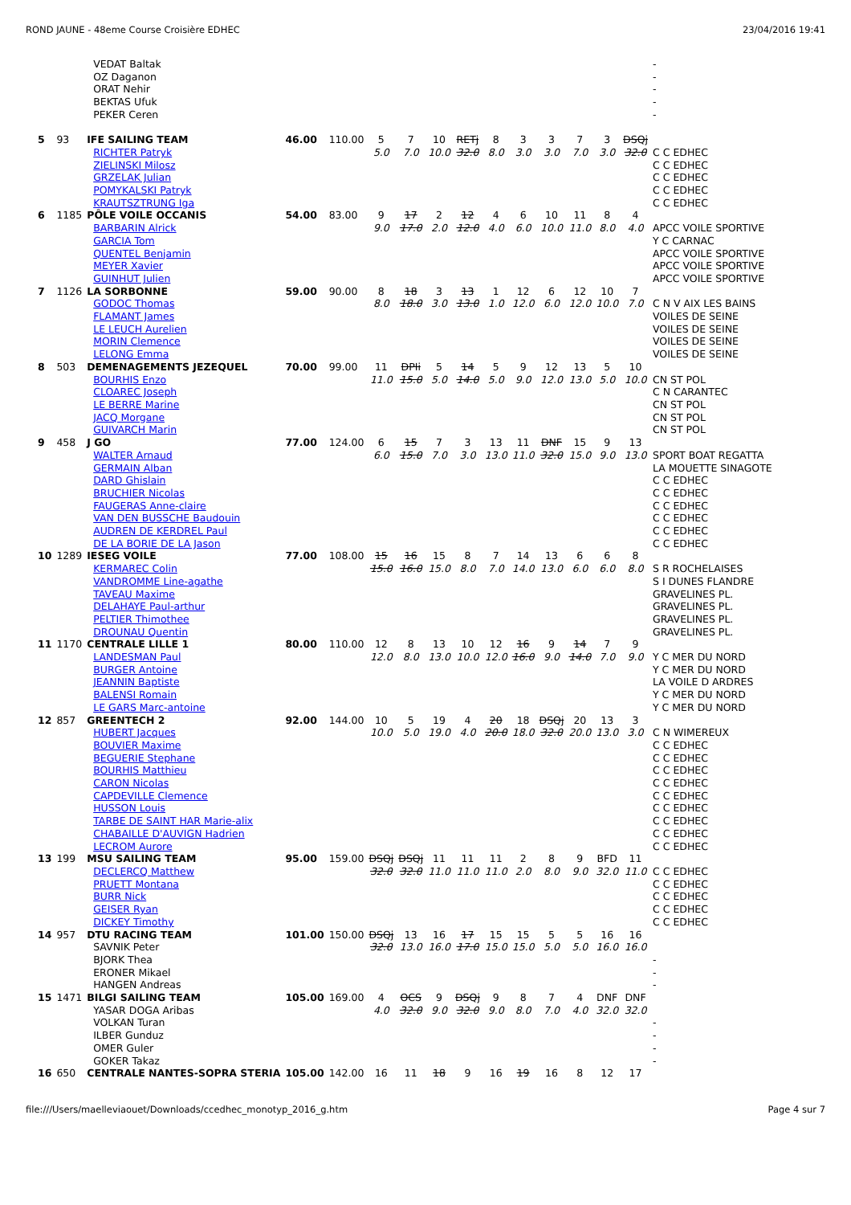ROND JAUNE - 48eme Course Croisière EDHEC 23/04/2016 19:41
| | | VEDAT Baltak OZ Daganon ORAT Nehir BEKTAS Ufuk PEKER Ceren | | | | | | | | | | | | | - - - - - |
| 5 | 93 | IFE SAILING TEAM RICHTER Patryk ZIELINSKI Milosz GRZELAK Julian POMYKALSKI Patryk KRAUTSZTRUNG Iga | 46.00 | 110.00 | 5 5.0 | 7 7.0 | 10 10.0 | RETj 32.0 | 8 8.0 | 3 3.0 | 3 3.0 | 7 7.0 | 3 3.0 | DSQj 32.0 | C C EDHEC C C EDHEC C C EDHEC C C EDHEC C C EDHEC |
| 6 | 1185 | PÔLE VOILE OCCANIS BARBARIN Alrick GARCIA Tom QUENTEL Benjamin MEYER Xavier GUINHUT Julien | 54.00 | 83.00 | 9 9.0 | 17 17.0 | 2 2.0 | 12 12.0 | 4 4.0 | 6 6.0 | 10 10.0 | 11 11.0 | 8 8.0 | 4 4.0 | APCC VOILE SPORTIVE Y C CARNAC APCC VOILE SPORTIVE APCC VOILE SPORTIVE APCC VOILE SPORTIVE |
| 7 | 1126 | LA SORBONNE GODOC Thomas FLAMANT James LE LEUCH Aurelien MORIN Clemence LELONG Emma | 59.00 | 90.00 | 8 8.0 | 18 18.0 | 3 3.0 | 13 13.0 | 1 1.0 | 12 12.0 | 6 6.0 | 12 12.0 | 10 10.0 | 7 7.0 | C N V AIX LES BAINS VOILES DE SEINE VOILES DE SEINE VOILES DE SEINE VOILES DE SEINE |
| 8 | 503 | DEMENAGEMENTS JEZEQUEL BOURHIS Enzo CLOAREC Joseph LE BERRE Marine JACQ Morgane GUIVARCH Marin | 70.00 | 99.00 | 11 11.0 | DPIi 15.0 | 5 5.0 | 14 14.0 | 5 5.0 | 9 9.0 | 12 12.0 | 13 13.0 | 5 5.0 | 10 10.0 | CN ST POL C N CARANTEC CN ST POL CN ST POL CN ST POL |
| 9 | 458 | J GO WALTER Arnaud GERMAIN Alban DARD Ghislain BRUCHIER Nicolas FAUGERAS Anne-claire VAN DEN BUSSCHE Baudouin AUDREN DE KERDREL Paul DE LA BORIE DE LA Jason | 77.00 | 124.00 | 6 6.0 | 15 15.0 | 7 7.0 | 3 3.0 | 13 13.0 | 11 11.0 | DNF 32.0 | 15 15.0 | 9 9.0 | 13 13.0 | SPORT BOAT REGATTA LA MOUETTE SINAGOTE C C EDHEC C C EDHEC C C EDHEC C C EDHEC C C EDHEC C C EDHEC |
| 10 | 1289 | IESEG VOILE KERMAREC Colin VANDROMME Line-agathe TAVEAU Maxime DELAHAYE Paul-arthur PELTIER Thimothee DROUNAU Quentin | 77.00 | 108.00 | 15 15.0 | 16 16.0 | 15 15.0 | 8 8.0 | 7 7.0 | 14 14.0 | 13 13.0 | 6 6.0 | 6 6.0 | 8 8.0 | S R ROCHELAISES S I DUNES FLANDRE GRAVELINES PL. GRAVELINES PL. GRAVELINES PL. GRAVELINES PL. |
| 11 | 1170 | CENTRALE LILLE 1 LANDESMAN Paul BURGER Antoine JEANNIN Baptiste BALENSI Romain LE GARS Marc-antoine | 80.00 | 110.00 | 12 12.0 | 8 8.0 | 13 13.0 | 10 10.0 | 12 12.0 | 16 16.0 | 9 9.0 | 14 14.0 | 7 7.0 | 9 9.0 | Y C MER DU NORD Y C MER DU NORD LA VOILE D ARDRES Y C MER DU NORD Y C MER DU NORD |
| 12 | 857 | GREENTECH 2 HUBERT Jacques BOUVIER Maxime BEGUERIE Stephane BOURHIS Matthieu CARON Nicolas CAPDEVILLE Clemence HUSSON Louis TARBE DE SAINT HAR Marie-alix CHABAILLE D'AUVIGN Hadrien LECROM Aurore | 92.00 | 144.00 | 10 10.0 | 5 5.0 | 19 19.0 | 4 4.0 | 20 20.0 | 18 18.0 | DSQj 32.0 | 20 20.0 | 13 13.0 | 3 3.0 | C N WIMEREUX C C EDHEC C C EDHEC C C EDHEC C C EDHEC C C EDHEC C C EDHEC C C EDHEC C C EDHEC C C EDHEC |
| 13 | 199 | MSU SAILING TEAM DECLERCQ Matthew PRUETT Montana BURR Nick GEISER Ryan DICKEY Timothy | 95.00 | 159.00 | DSQj 32.0 | DSQj 32.0 | 11 11.0 | 11 11.0 | 11 11.0 | 2 2.0 | 8 8.0 | 9 9.0 | BFD 32.0 | 11 11.0 | C C EDHEC C C EDHEC C C EDHEC C C EDHEC C C EDHEC |
| 14 | 957 | DTU RACING TEAM SAVNIK Peter BJORK Thea ERONER Mikael HANGEN Andreas | 101.00 | 150.00 | DSQj 32.0 | 13 13.0 | 16 16.0 | 17 17.0 | 15 15.0 | 15 15.0 | 5 5.0 | 5 5.0 | 16 16.0 | 16 16.0 | - - - |
| 15 | 1471 | BILGI SAILING TEAM YASAR DOGA Aribas VOLKAN Turan ILBER Gunduz OMER Guler GOKER Takaz | 105.00 | 169.00 | 4 4.0 | OCS 32.0 | 9 9.0 | DSQj 32.0 | 9 9.0 | 8 8.0 | 7 7.0 | 4 4.0 | DNF 32.0 | DNF 32.0 | - - - - |
| 16 | 650 | CENTRALE NANTES-SOPRA STERIA | 105.00 | 142.00 | 16 | 11 | 18 | 9 | 16 | 19 | 16 | 8 | 12 | 17 | |
file:///Users/maelleviaouet/Downloads/ccedhec_monotyp_2016_g.htm Page 4 sur 7